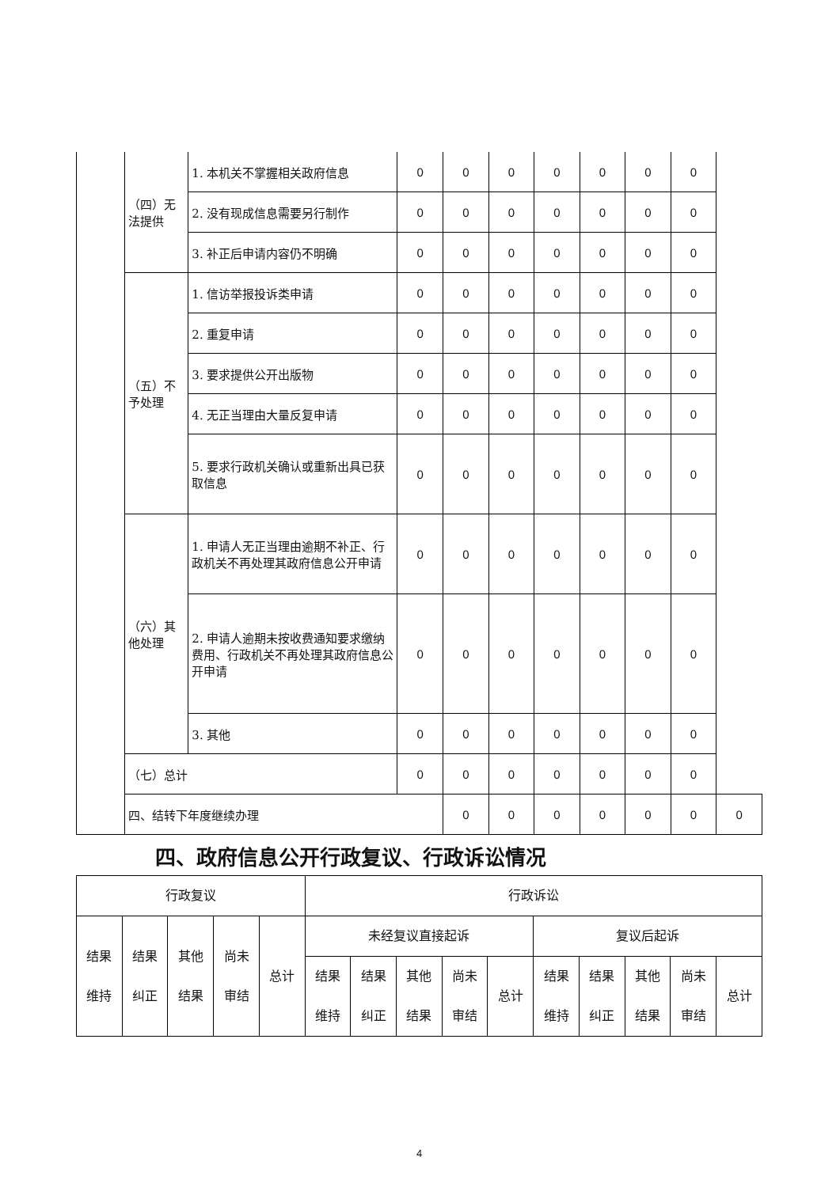| | （四）无法提供 | 1. 本机关不掌握相关政府信息 | 0 | 0 | 0 | 0 | 0 | 0 | 0 | |
| | | 2. 没有现成信息需要另行制作 | 0 | 0 | 0 | 0 | 0 | 0 | 0 | |
| | | 3. 补正后申请内容仍不明确 | 0 | 0 | 0 | 0 | 0 | 0 | 0 | |
| | （五）不予处理 | 1. 信访举报投诉类申请 | 0 | 0 | 0 | 0 | 0 | 0 | 0 | |
| | | 2. 重复申请 | 0 | 0 | 0 | 0 | 0 | 0 | 0 | |
| | | 3. 要求提供公开出版物 | 0 | 0 | 0 | 0 | 0 | 0 | 0 | |
| | | 4. 无正当理由大量反复申请 | 0 | 0 | 0 | 0 | 0 | 0 | 0 | |
| | | 5. 要求行政机关确认或重新出具已获取信息 | 0 | 0 | 0 | 0 | 0 | 0 | 0 | |
| | （六）其他处理 | 1. 申请人无正当理由逾期不补正、行政机关不再处理其政府信息公开申请 | 0 | 0 | 0 | 0 | 0 | 0 | 0 | |
| | | 2. 申请人逾期未按收费通知要求缴纳费用、行政机关不再处理其政府信息公开申请 | 0 | 0 | 0 | 0 | 0 | 0 | 0 | |
| | | 3. 其他 | 0 | 0 | 0 | 0 | 0 | 0 | 0 | |
| | （七）总计 | | 0 | 0 | 0 | 0 | 0 | 0 | 0 | |
| | 四、结转下年度继续办理 | | | 0 | 0 | 0 | 0 | 0 | 0 | 0 |
四、政府信息公开行政复议、行政诉讼情况
| 行政复议 | | | | | 行政诉讼 | | | | | | | | | |
| 结果 维持 | 结果 纠正 | 其他 结果 | 尚未 审结 | 总计 | 未经复议直接起诉 | | | | | 复议后起诉 | | | | |
| | | | | | 结果 维持 | 结果 纠正 | 其他 结果 | 尚未 审结 | 总计 | 结果 维持 | 结果 纠正 | 其他 结果 | 尚未 审结 | 总计 |
4